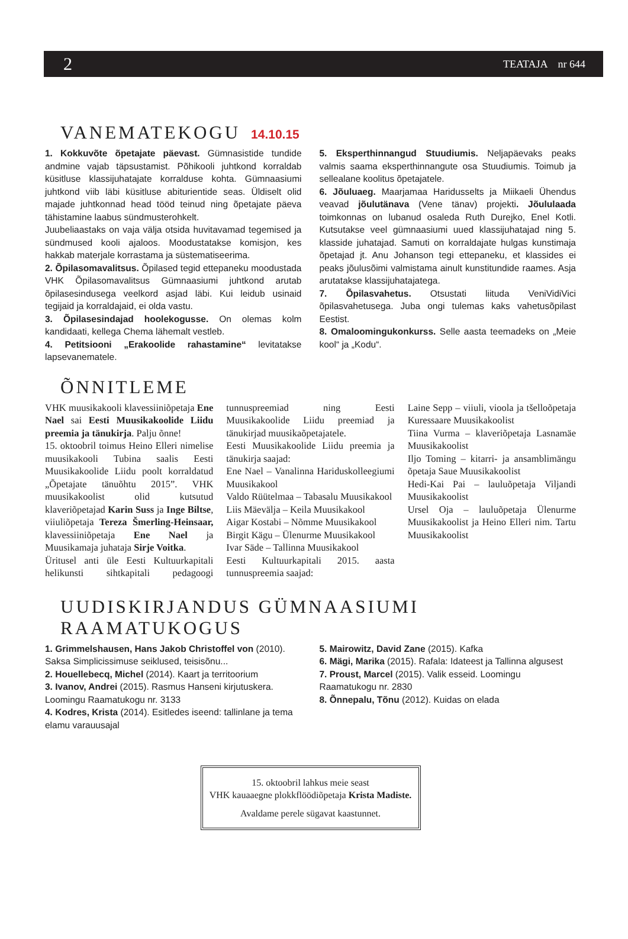2 TEATAJA nr 644
VANEMATEKOGU 14.10.15
1. Kokkuvõte õpetajate päevast. Gümnasistide tundide andmine vajab täpsustamist. Põhikooli juhtkond korraldab küsitluse klassijuhatajate korralduse kohta. Gümnaasiumi juhtkond viib läbi küsitluse abiturientide seas. Üldiselt olid majade juhtkonnad head tööd teinud ning õpetajate päeva tähistamine laabus sündmusterohkelt.
Juubeliaastaks on vaja välja otsida huvitavamad tegemised ja sündmused kooli ajaloos. Moodustatakse komisjon, kes hakkab materjale korrastama ja süstematiseerima.
2. Õpilasomavalitsus. Õpilased tegid ettepaneku moodustada VHK Õpilasomavalitsus Gümnaasiumi juhtkond arutab õpilasesindusega veelkord asjad läbi. Kui leidub usinaid tegijaid ja korraldajaid, ei olda vastu.
3. Õpilasesindajad hoolekogusse. On olemas kolm kandidaati, kellega Chema lähemalt vestleb.
4. Petitsiooni „Erakoolide rahastamine“ levitatakse lapsevanematele.
5. Eksperthinnangud Stuudiumis. Neljapäevaks peaks valmis saama eksperthinnangute osa Stuudiumis. Toimub ja sellealane koolitus õpetajatele.
6. Jõuluaeg. Maarjamaa Haridusselts ja Miikaeli Ühendus veavad jõulutänava (Vene tänav) projekti. Jõululaada toimkonnas on lubanud osaleda Ruth Durejko, Enel Kotli. Kutsutakse veel gümnaasiumi uued klassijuhatajad ning 5. klasside juhatajad. Samuti on korraldajate hulgas kunstimaja õpetajad jt. Anu Johanson tegi ettepaneku, et klassides ei peaks jõulusõimi valmistama ainult kunstitundide raames. Asja arutatakse klassijuhatajatega.
7. Õpilasvahetus. Otsustati liituda VeniVidiVici õpilasvahetusega. Juba ongi tulemas kaks vahetusõpilast Eestist.
8. Omaloomingukonkurss. Selle aasta teemadeks on „Meie kool“ ja „Kodu“.
ÕNNITLEME
VHK muusikakooli klavessiiniõpetaja Ene Nael sai Eesti Muusikakoolide Liidu preemia ja tänukirja. Palju õnne!
15. oktoobril toimus Heino Elleri nimelise muusikakooli Tubina saalis Eesti Muusikakoolide Liidu poolt korraldatud „Õpetajate tänuõhtu 2015”. VHK muusikakoolist olid kutsutud klaveriõpetajad Karin Suss ja Inge Biltse, viiuliõpetaja Tereza Šmerling-Heinsaar, klavessiiniõpetaja Ene Nael ja Muusikamaja juhataja Sirje Voitka.
Üritusel anti üle Eesti Kultuurkapitali helikunsti sihtkapitali pedagoogi tunnuspreemiad ning Eesti Muusikakoolide Liidu preemiad ja tänukirjad muusikaõpetajatele.
Eesti Muusikakoolide Liidu preemia ja tänukirja saajad:
Ene Nael – Vanalinna Hariduskolleegiumi Muusikakool
Valdo Rüütelmaa – Tabasalu Muusikakool
Liis Mäevälja – Keila Muusikakool
Aigar Kostabi – Nõmme Muusikakool
Birgit Kägu – Ülenurme Muusikakool
Ivar Säde – Tallinna Muusikakool
Eesti Kultuurkapitali 2015. aasta tunnuspreemia saajad:
Laine Sepp – viiuli, vioola ja tšelloõpetaja Kuressaare Muusikakoolist
Tiina Vurma – klaveriõpetaja Lasnamäe Muusikakoolist
Iljo Toming – kitarri- ja ansamblimängu õpetaja Saue Muusikakoolist
Hedi-Kai Pai – lauluõpetaja Viljandi Muusikakoolist
Ursel Oja – lauluõpetaja Ülenurme Muusikakoolist ja Heino Elleri nim. Tartu Muusikakoolist
UUDISKIRJANDUS GÜMNAASIUMI RAAMATUKOGUS
1. Grimmelshausen, Hans Jakob Christoffel von (2010). Saksa Simplicissimuse seiklused, teisisõnu...
2. Houellebecq, Michel (2014). Kaart ja territoorium
3. Ivanov, Andrei (2015). Rasmus Hanseni kirjutuskera. Loomingu Raamatukogu nr. 3133
4. Kodres, Krista (2014). Esitledes iseend: tallinlane ja tema elamu varauusajal
5. Mairowitz, David Zane (2015). Kafka
6. Mägi, Marika (2015). Rafala: Idateest ja Tallinna algusest
7. Proust, Marcel (2015). Valik esseid. Loomingu Raamatukogu nr. 2830
8. Õnnepalu, Tõnu (2012). Kuidas on elada
15. oktoobril lahkus meie seast
VHK kauaaegne plokkflöödiõpetaja Krista Madiste.
Avaldame perele sügavat kaastunnet.